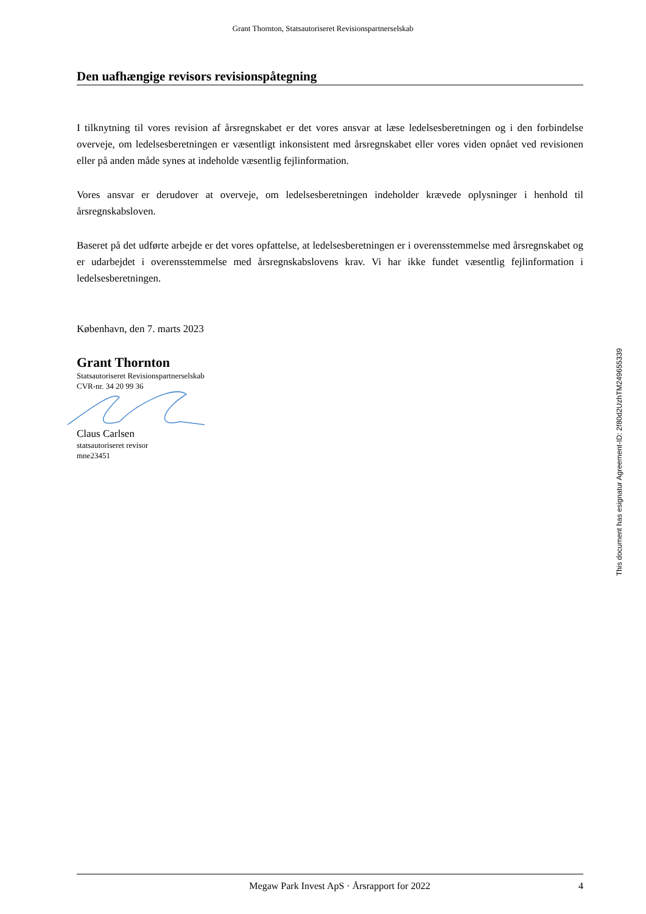Grant Thornton, Statsautoriseret Revisionspartnerselskab
Den uafhængige revisors revisionspåtegning
I tilknytning til vores revision af årsregnskabet er det vores ansvar at læse ledelsesberetningen og i den forbindelse overveje, om ledelsesberetningen er væsentligt inkonsistent med årsregnskabet eller vores viden opnået ved revisionen eller på anden måde synes at indeholde væsentlig fejlinformation.
Vores ansvar er derudover at overveje, om ledelsesberetningen indeholder krævede oplysninger i henhold til årsregnskabsloven.
Baseret på det udførte arbejde er det vores opfattelse, at ledelsesberetningen er i overensstemmelse med årsregnskabet og er udarbejdet i overensstemmelse med årsregnskabslovens krav. Vi har ikke fundet væsentlig fejlinformation i ledelsesberetningen.
København, den 7. marts 2023
Grant Thornton
Statsautoriseret Revisionspartnerselskab
CVR-nr. 34 20 99 36
Claus Carlsen
statsautoriseret revisor
mne23451
This document has esignatur Agreement-ID: 2f80d2UzhTM249655339
Megaw Park Invest ApS · Årsrapport for 2022 4